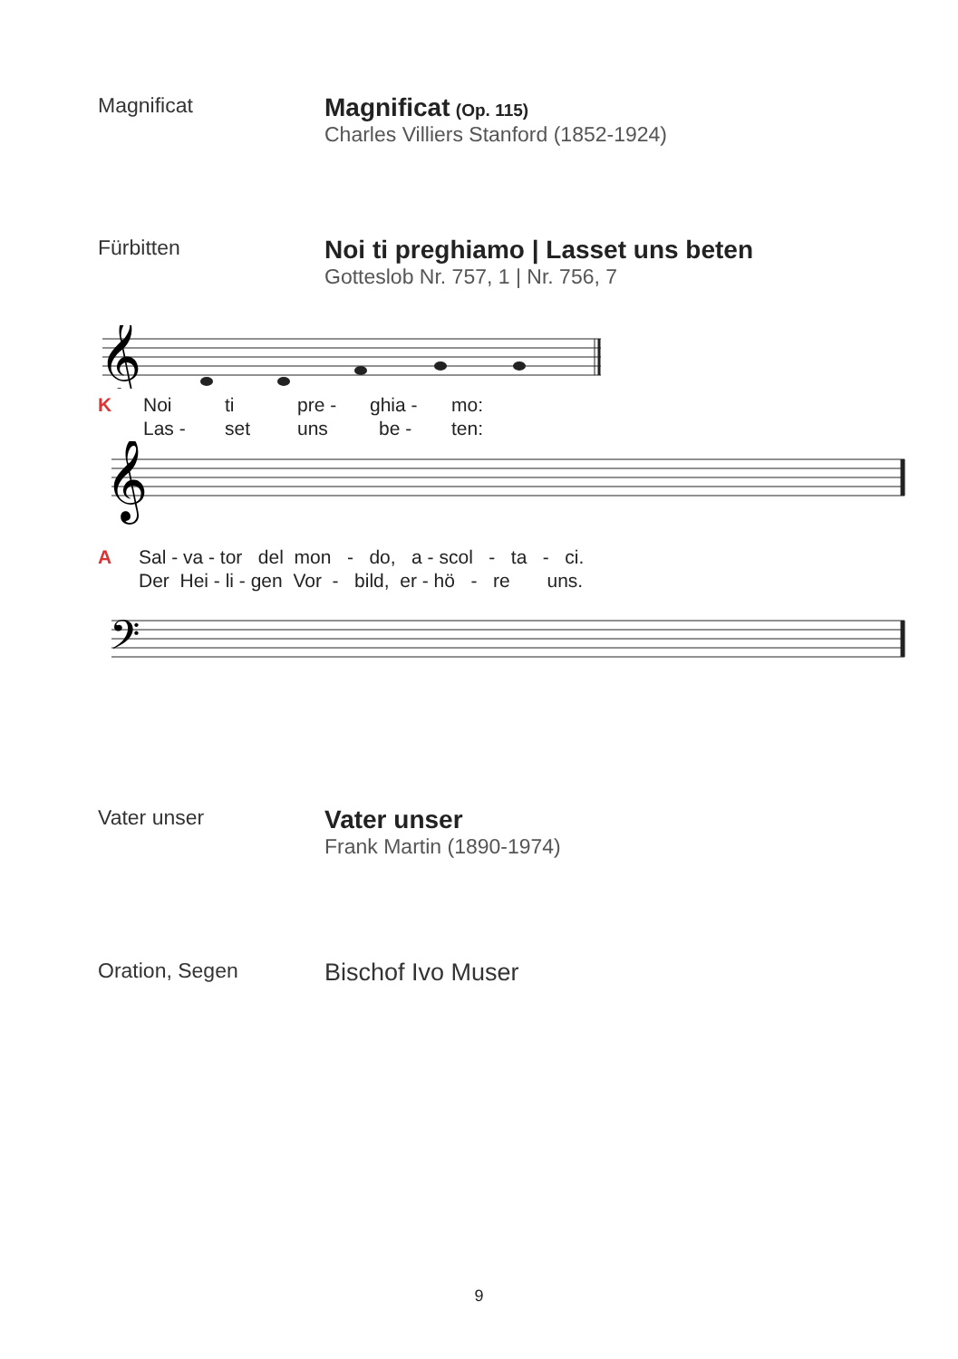Magnificat
Magnificat (Op. 115)
Charles Villiers Stanford (1852-1924)
Fürbitten
Noi ti preghiamo | Lasset uns beten
Gotteslob Nr. 757, 1 | Nr. 756, 7
𝄞
K Noi ti pre - ghia - mo:
Las - set uns be - ten:
𝄞
A Sal - va - tor del mon - do, a - scol - ta - ci.
Der Hei - li - gen Vor - bild, er - hö - re uns.
𝄢
Vater unser
Vater unser
Frank Martin (1890-1974)
Oration, Segen
Bischof Ivo Muser
9